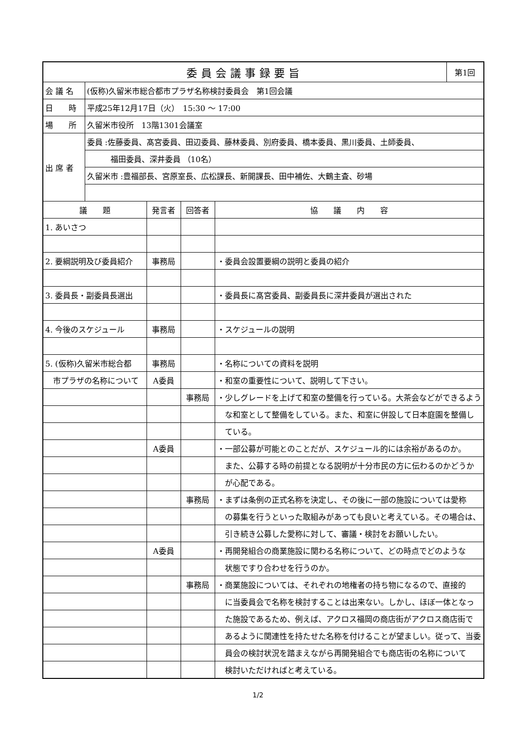| 委員会議事録要旨 | | | | | 第1回 |
| 会 議 名 | (仮称)久留米市総合都市プラザ名称検討委員会 第1回会議 | | | | |
| 日 時 | 平成25年12月17日（火） 15:30 ～ 17:00 | | | | |
| 場 所 | 久留米市役所 13階1301会議室 | | | | |
| 出 席 者 | 委員 :佐藤委員、髙宮委員、田辺委員、藤林委員、別府委員、橋本委員、黒川委員、土師委員、 | | | | |
| | 福田委員、深井委員 （10名） | | | | |
| | 久留米市 :豊福部長、宮原室長、広松課長、新開課長、田中補佐、大鶴主査、砂場 | | | | |
| 議 題 | | 発言者 | 回答者 | 協 議 内 容 | |
| 1. あいさつ | | | | | |
| 2. 要綱説明及び委員紹介 | | 事務局 | | ・委員会設置要綱の説明と委員の紹介 | |
| 3. 委員長・副委員長選出 | | | | ・委員長に髙宮委員、副委員長に深井委員が選出された | |
| 4. 今後のスケジュール | | 事務局 | | ・スケジュールの説明 | |
| 5. (仮称)久留米市総合都 | | 事務局 | | ・名称についての資料を説明 | |
| 市プラザの名称について | | A委員 | | ・和室の重要性について、説明して下さい。 | |
| | | | 事務局 | ・少しグレードを上げて和室の整備を行っている。大茶会などができるよう | |
| | | | | な和室として整備をしている。また、和室に併設して日本庭園を整備し | |
| | | | | ている。 | |
| | | A委員 | | ・一部公募が可能とのことだが、スケジュール的には余裕があるのか。 | |
| | | | | また、公募する時の前提となる説明が十分市民の方に伝わるのかどうか | |
| | | | | が心配である。 | |
| | | | 事務局 | ・まずは条例の正式名称を決定し、その後に一部の施設については愛称 | |
| | | | | の募集を行うといった取組みがあっても良いと考えている。その場合は、 | |
| | | | | 引き続き公募した愛称に対して、審議・検討をお願いしたい。 | |
| | | A委員 | | ・再開発組合の商業施設に関わる名称について、どの時点でどのような | |
| | | | | 状態ですり合わせを行うのか。 | |
| | | | 事務局 | ・商業施設については、それぞれの地権者の持ち物になるので、直接的 | |
| | | | | に当委員会で名称を検討することは出来ない。しかし、ほぼ一体となっ | |
| | | | | た施設であるため、例えば、アクロス福岡の商店街がアクロス商店街で | |
| | | | | あるように関連性を持たせた名称を付けることが望ましい。従って、当委 | |
| | | | | 員会の検討状況を踏まえながら再開発組合でも商店街の名称について | |
| | | | | 検討いただければと考えている。 | |
1/2